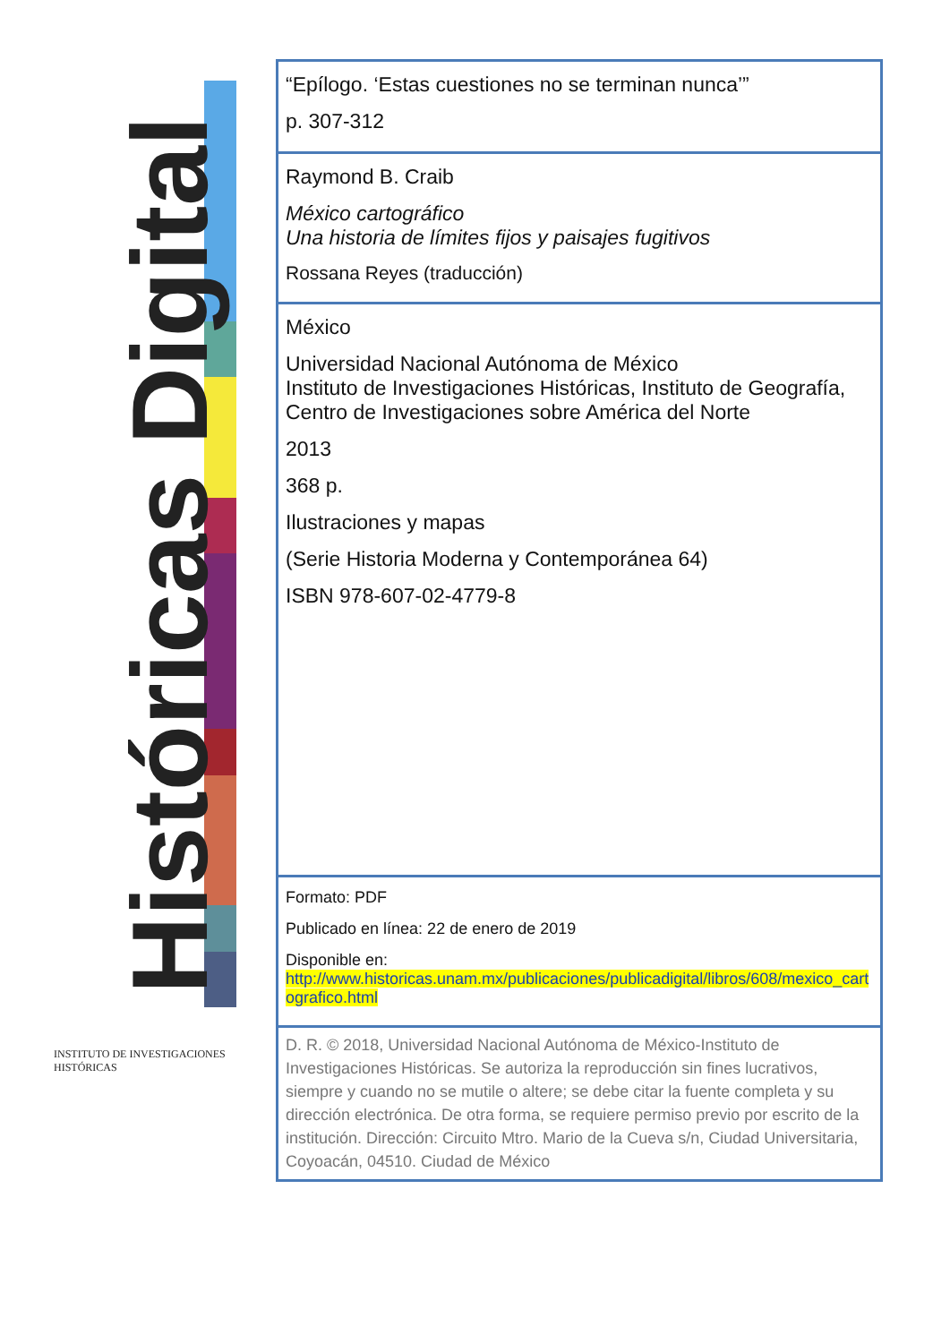Históricas Digital
INSTITUTO DE INVESTIGACIONES HISTÓRICAS
“Epílogo. ‘Estas cuestiones no se terminan nunca’”
p. 307-312
Raymond B. Craib
México cartográfico
Una historia de límites fijos y paisajes fugitivos
Rossana Reyes (traducción)
México
Universidad Nacional Autónoma de México
Instituto de Investigaciones Históricas, Instituto de Geografía, Centro de Investigaciones sobre América del Norte
2013
368 p.
Ilustraciones y mapas
(Serie Historia Moderna y Contemporánea 64)
ISBN 978-607-02-4779-8
Formato: PDF
Publicado en línea: 22 de enero de 2019
Disponible en:
http://www.historicas.unam.mx/publicaciones/publicadigital/libros/608/mexico_cartografico.html
D. R. © 2018, Universidad Nacional Autónoma de México-Instituto de Investigaciones Históricas. Se autoriza la reproducción sin fines lucrativos, siempre y cuando no se mutile o altere; se debe citar la fuente completa y su dirección electrónica. De otra forma, se requiere permiso previo por escrito de la institución. Dirección: Circuito Mtro. Mario de la Cueva s/n, Ciudad Universitaria, Coyoacán, 04510. Ciudad de México